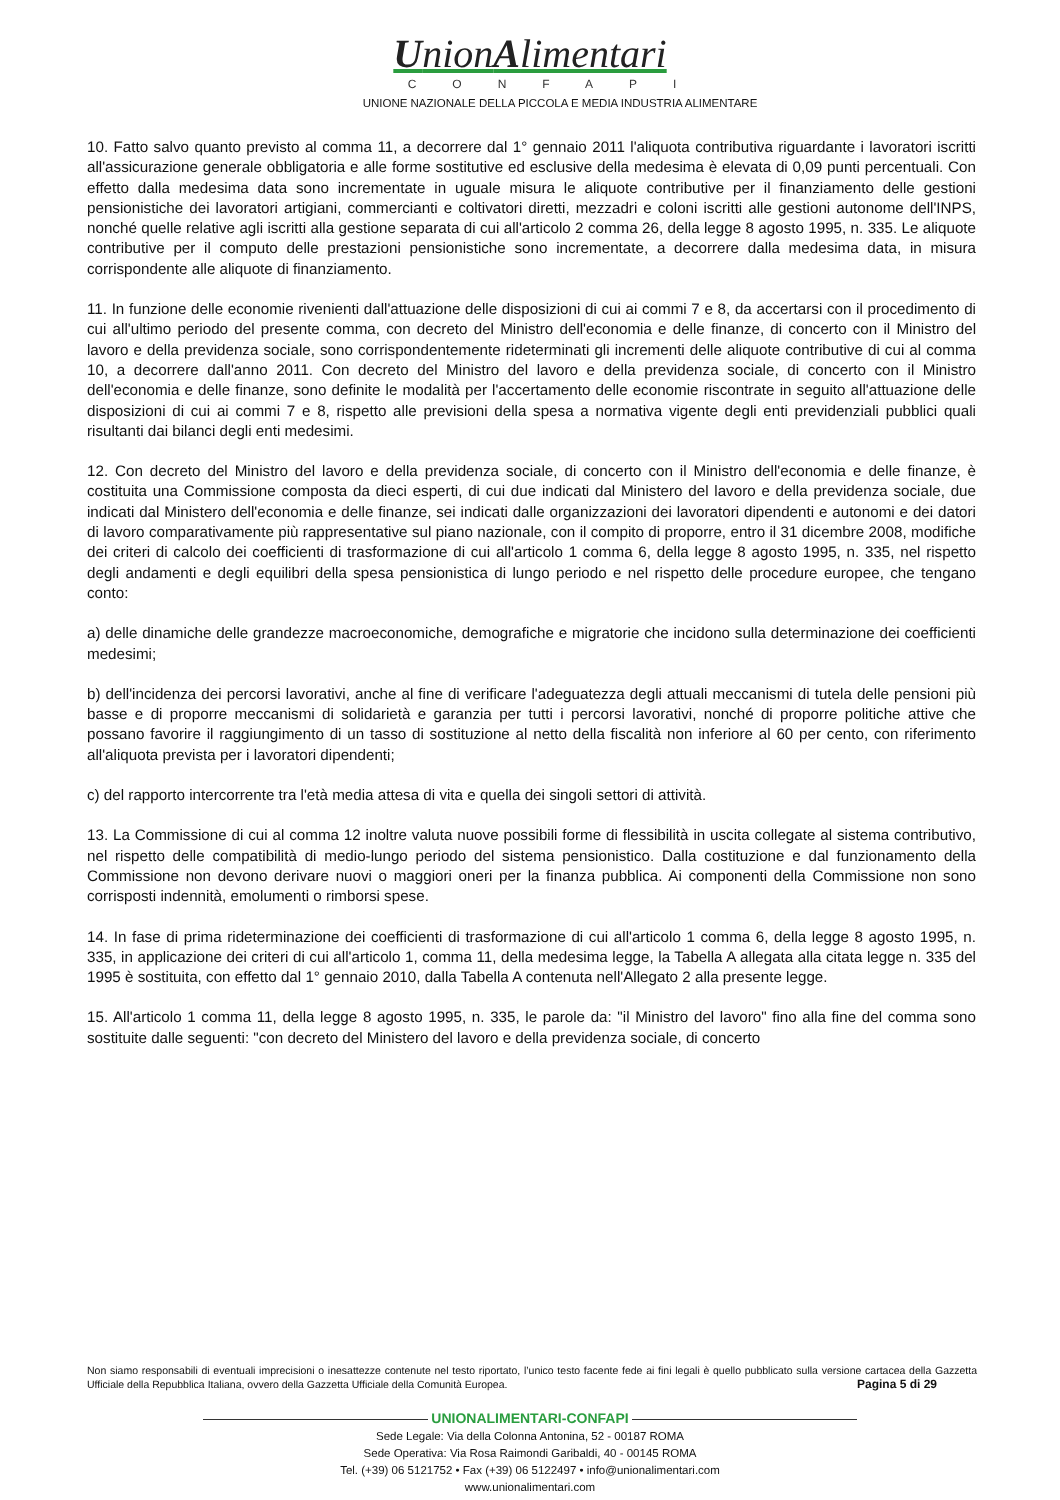UnionAlimentari
CONFAPI
UNIONE NAZIONALE DELLA PICCOLA E MEDIA INDUSTRIA ALIMENTARE
10. Fatto salvo quanto previsto al comma 11, a decorrere dal 1° gennaio 2011 l'aliquota contributiva riguardante i lavoratori iscritti all'assicurazione generale obbligatoria e alle forme sostitutive ed esclusive della medesima è elevata di 0,09 punti percentuali. Con effetto dalla medesima data sono incrementate in uguale misura le aliquote contributive per il finanziamento delle gestioni pensionistiche dei lavoratori artigiani, commercianti e coltivatori diretti, mezzadri e coloni iscritti alle gestioni autonome dell'INPS, nonché quelle relative agli iscritti alla gestione separata di cui all'articolo 2 comma 26, della legge 8 agosto 1995, n. 335. Le aliquote contributive per il computo delle prestazioni pensionistiche sono incrementate, a decorrere dalla medesima data, in misura corrispondente alle aliquote di finanziamento.
11. In funzione delle economie rivenienti dall'attuazione delle disposizioni di cui ai commi 7 e 8, da accertarsi con il procedimento di cui all'ultimo periodo del presente comma, con decreto del Ministro dell'economia e delle finanze, di concerto con il Ministro del lavoro e della previdenza sociale, sono corrispondentemente rideterminati gli incrementi delle aliquote contributive di cui al comma 10, a decorrere dall'anno 2011. Con decreto del Ministro del lavoro e della previdenza sociale, di concerto con il Ministro dell'economia e delle finanze, sono definite le modalità per l'accertamento delle economie riscontrate in seguito all'attuazione delle disposizioni di cui ai commi 7 e 8, rispetto alle previsioni della spesa a normativa vigente degli enti previdenziali pubblici quali risultanti dai bilanci degli enti medesimi.
12. Con decreto del Ministro del lavoro e della previdenza sociale, di concerto con il Ministro dell'economia e delle finanze, è costituita una Commissione composta da dieci esperti, di cui due indicati dal Ministero del lavoro e della previdenza sociale, due indicati dal Ministero dell'economia e delle finanze, sei indicati dalle organizzazioni dei lavoratori dipendenti e autonomi e dei datori di lavoro comparativamente più rappresentative sul piano nazionale, con il compito di proporre, entro il 31 dicembre 2008, modifiche dei criteri di calcolo dei coefficienti di trasformazione di cui all'articolo 1 comma 6, della legge 8 agosto 1995, n. 335, nel rispetto degli andamenti e degli equilibri della spesa pensionistica di lungo periodo e nel rispetto delle procedure europee, che tengano conto:
a) delle dinamiche delle grandezze macroeconomiche, demografiche e migratorie che incidono sulla determinazione dei coefficienti medesimi;
b) dell'incidenza dei percorsi lavorativi, anche al fine di verificare l'adeguatezza degli attuali meccanismi di tutela delle pensioni più basse e di proporre meccanismi di solidarietà e garanzia per tutti i percorsi lavorativi, nonché di proporre politiche attive che possano favorire il raggiungimento di un tasso di sostituzione al netto della fiscalità non inferiore al 60 per cento, con riferimento all'aliquota prevista per i lavoratori dipendenti;
c) del rapporto intercorrente tra l'età media attesa di vita e quella dei singoli settori di attività.
13. La Commissione di cui al comma 12 inoltre valuta nuove possibili forme di flessibilità in uscita collegate al sistema contributivo, nel rispetto delle compatibilità di medio-lungo periodo del sistema pensionistico. Dalla costituzione e dal funzionamento della Commissione non devono derivare nuovi o maggiori oneri per la finanza pubblica. Ai componenti della Commissione non sono corrisposti indennità, emolumenti o rimborsi spese.
14. In fase di prima rideterminazione dei coefficienti di trasformazione di cui all'articolo 1 comma 6, della legge 8 agosto 1995, n. 335, in applicazione dei criteri di cui all'articolo 1, comma 11, della medesima legge, la Tabella A allegata alla citata legge n. 335 del 1995 è sostituita, con effetto dal 1° gennaio 2010, dalla Tabella A contenuta nell'Allegato 2 alla presente legge.
15. All'articolo 1 comma 11, della legge 8 agosto 1995, n. 335, le parole da: "il Ministro del lavoro" fino alla fine del comma sono sostituite dalle seguenti: "con decreto del Ministero del lavoro e della previdenza sociale, di concerto
Non siamo responsabili di eventuali imprecisioni o inesattezze contenute nel testo riportato, l’unico testo facente fede ai fini legali è quello pubblicato sulla versione cartacea della Gazzetta Ufficiale della Repubblica Italiana, ovvero della Gazzetta Ufficiale della Comunità Europea. Pagina 5 di 29
UNIONALIMENTARI-CONFAPI
Sede Legale: Via della Colonna Antonina, 52 - 00187 ROMA
Sede Operativa: Via Rosa Raimondi Garibaldi, 40 - 00145 ROMA
Tel. (+39) 06 5121752 • Fax (+39) 06 5122497 • info@unionalimentari.com
www.unionalimentari.com